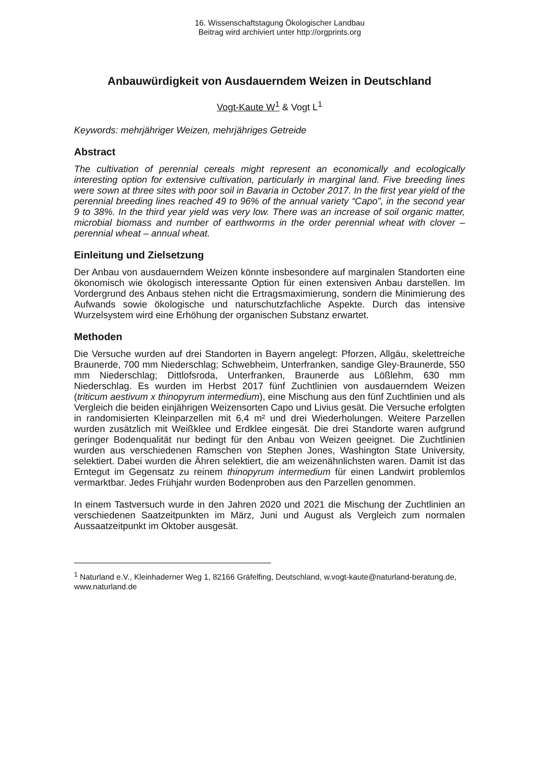16. Wissenschaftstagung Ökologischer Landbau
Beitrag wird archiviert unter http://orgprints.org
Anbauwürdigkeit von Ausdauerndem Weizen in Deutschland
Vogt-Kaute W<sup>1</sup> & Vogt L<sup>1</sup>
Keywords: mehrjähriger Weizen, mehrjähriges Getreide
Abstract
The cultivation of perennial cereals might represent an economically and ecologically interesting option for extensive cultivation, particularly in marginal land. Five breeding lines were sown at three sites with poor soil in Bavaria in October 2017. In the first year yield of the perennial breeding lines reached 49 to 96% of the annual variety “Capo”, in the second year 9 to 38%. In the third year yield was very low. There was an increase of soil organic matter, microbial biomass and number of earthworms in the order perennial wheat with clover – perennial wheat – annual wheat.
Einleitung und Zielsetzung
Der Anbau von ausdauerndem Weizen könnte insbesondere auf marginalen Standorten eine ökonomisch wie ökologisch interessante Option für einen extensiven Anbau darstellen. Im Vordergrund des Anbaus stehen nicht die Ertragsmaximierung, sondern die Minimierung des Aufwands sowie ökologische und naturschutzfachliche Aspekte. Durch das intensive Wurzelsystem wird eine Erhöhung der organischen Substanz erwartet.
Methoden
Die Versuche wurden auf drei Standorten in Bayern angelegt: Pforzen, Allgäu, skelettreiche Braunerde, 700 mm Niederschlag; Schwebheim, Unterfranken, sandige Gley-Braunerde, 550 mm Niederschlag; Dittlofsroda, Unterfranken, Braunerde aus Lößlehm, 630 mm Niederschlag. Es wurden im Herbst 2017 fünf Zuchtlinien von ausdauerndem Weizen (triticum aestivum x thinopyrum intermedium), eine Mischung aus den fünf Zuchtlinien und als Vergleich die beiden einjährigen Weizensorten Capo und Livius gesät. Die Versuche erfolgten in randomisierten Kleinparzellen mit 6,4 m² und drei Wiederholungen. Weitere Parzellen wurden zusätzlich mit Weißklee und Erdklee eingesät. Die drei Standorte waren aufgrund geringer Bodenqualität nur bedingt für den Anbau von Weizen geeignet. Die Zuchtlinien wurden aus verschiedenen Ramschen von Stephen Jones, Washington State University, selektiert. Dabei wurden die Ähren selektiert, die am weizenähnlichsten waren. Damit ist das Erntegut im Gegensatz zu reinem thinopyrum intermedium für einen Landwirt problemlos vermarktbar. Jedes Frühjahr wurden Bodenproben aus den Parzellen genommen.
In einem Tastversuch wurde in den Jahren 2020 und 2021 die Mischung der Zuchtlinien an verschiedenen Saatzeitpunkten im März, Juni und August als Vergleich zum normalen Aussaatzeitpunkt im Oktober ausgesät.
<sup>1</sup> Naturland e.V., Kleinhaderner Weg 1, 82166 Gräfelfing, Deutschland, w.vogt-kaute@naturland-beratung.de, www.naturland.de